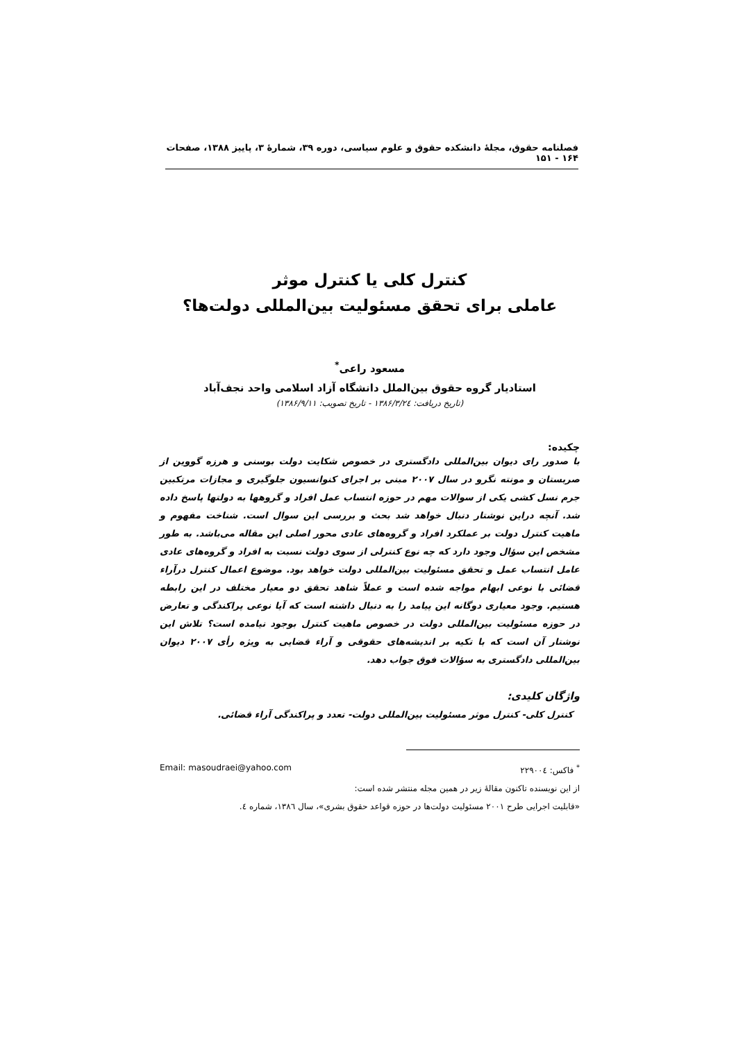فصلنامه حقوق، مجلهٔ دانشکده حقوق و علوم سیاسی، دوره ۳۹، شمارهٔ ۳، پاییز ۱۳۸۸، صفحات ۱۶۴ - ۱۵۱
کنترل کلی یا کنترل موثر
عاملی برای تحقق مسئولیت بین‌المللی دولت‌ها؟
مسعود راعی<sup>*</sup>
استادیار گروه حقوق بین‌الملل دانشگاه آزاد اسلامی واحد نجف‌آباد
(تاریخ دریافت: ۱۳۸۶/۳/۲٤ - تاریخ تصویب: ۱۳۸۶/۹/۱۱)
چکیده:
با صدور رای دیوان بین‌المللی دادگستری در خصوص شکایت دولت بوسنی و هرزه گووین از صربستان و مونته نگرو در سال ۲۰۰۷ مبنی بر اجرای کنوانسیون جلوگیری و مجازات مرتکبین جرم نسل کشی یکی از سوالات مهم در حوزه انتساب عمل افراد و گروهها به دولتها پاسخ داده شد. آنچه دراین نوشتار دنبال خواهد شد بحث و بررسی این سوال است. شناخت مفهوم و ماهیت کنترل دولت بر عملکرد افراد و گروه‌های عادی محور اصلی این مقاله می‌باشد. به طور مشخص این سؤال وجود دارد که چه نوع کنترلی از سوی دولت نسبت به افراد و گروه‌های عادی عامل انتساب عمل و تحقق مسئولیت بین‌المللی دولت خواهد بود. موضوع اعمال کنترل درآراء قضائی با نوعی ابهام مواجه شده است و عملاً شاهد تحقق دو معیار مختلف در این رابطه هستیم. وجود معیاری دوگانه این پیامد را به دنبال داشته است که آیا نوعی پراکندگی و تعارض در حوزه مسئولیت بین‌المللی دولت در خصوص ماهیت کنترل بوجود نیامده است؟ تلاش این نوشتار آن است که با تکیه بر اندیشه‌های حقوقی و آراء قضایی به ویژه رأی ۲۰۰۷ دیوان بین‌المللی دادگستری به سؤالات فوق جواب دهد.
واژگان کلیدی:
کنترل کلی- کنترل موثر مسئولیت بین‌المللی دولت- تعدد و پراکندگی آراء قضائی.
<sup>*</sup> فاکس: ۲۲۹۰۰٤ Email: masoudraei@yahoo.com
از این نویسنده تاکنون مقالهٔ زیر در همین مجله منتشر شده است:
«قابلیت اجرایی طرح ۲۰۰۱ مسئولیت دولت‌ها در حوزه قواعد حقوق بشری»، سال ۱۳۸٦، شماره ٤.